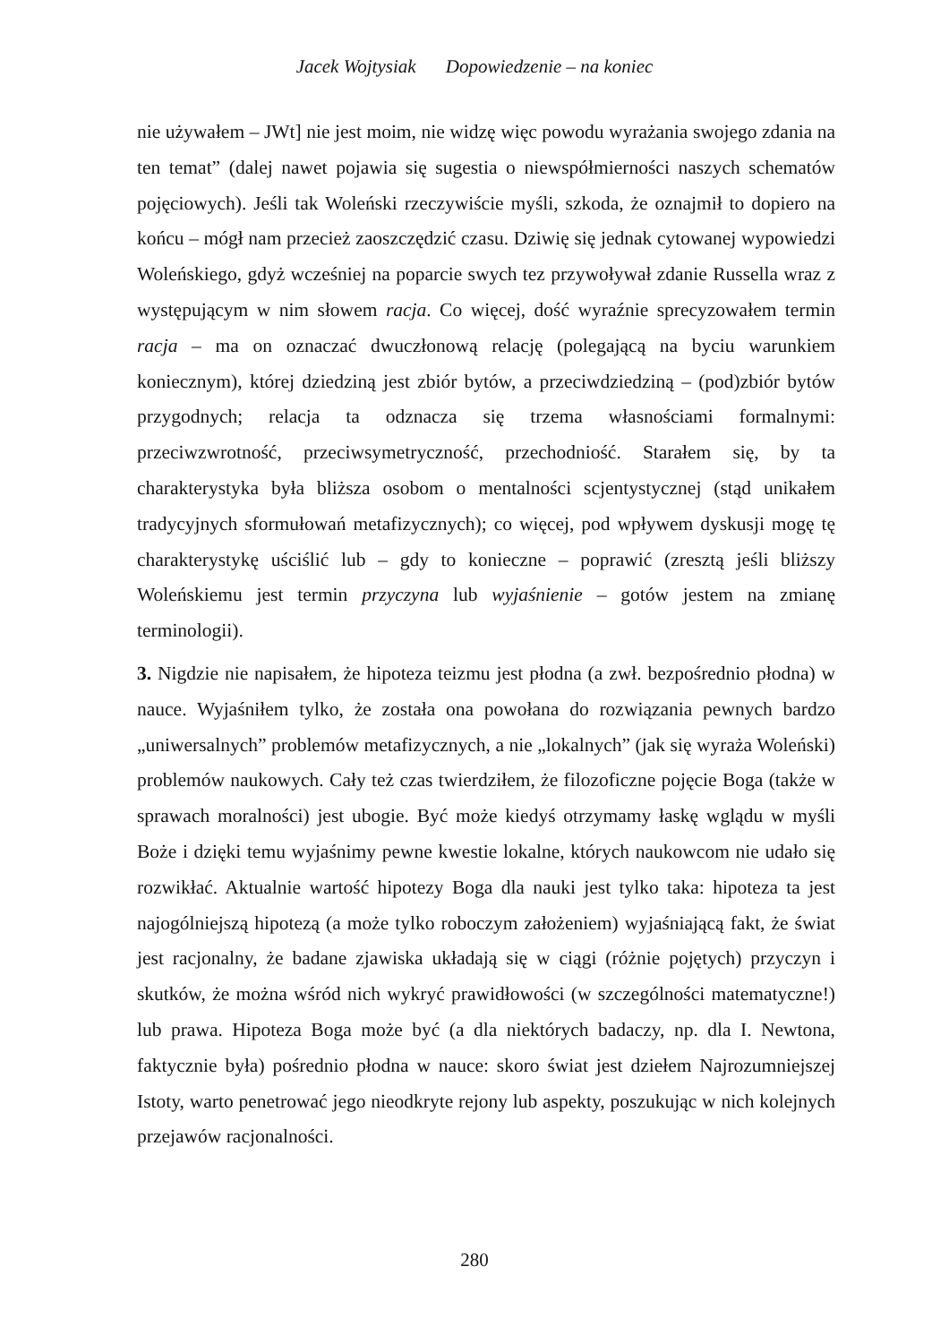Jacek Wojtysiak Dopowiedzenie – na koniec
nie używałem – JWt] nie jest moim, nie widzę więc powodu wyrażania swojego zdania na ten temat” (dalej nawet pojawia się sugestia o niewspółmierności naszych schematów pojęciowych). Jeśli tak Woleński rzeczywiście myśli, szkoda, że oznajmił to dopiero na końcu – mógł nam przecież zaoszczędzić czasu. Dziwię się jednak cytowanej wypowiedzi Woleńskiego, gdyż wcześniej na poparcie swych tez przywoływał zdanie Russella wraz z występującym w nim słowem racja. Co więcej, dość wyraźnie sprecyzowałem termin racja – ma on oznaczać dwuczłonową relację (polegającą na byciu warunkiem koniecznym), której dziedziną jest zbiór bytów, a przeciwdziedziną – (pod)zbiór bytów przygodnych; relacja ta odznacza się trzema własnościami formalnymi: przeciwzwrotność, przeciwsymetryczność, przechodniość. Starałem się, by ta charakterystyka była bliższa osobom o mentalności scjentystycznej (stąd unikałem tradycyjnych sformułowań metafizycznych); co więcej, pod wpływem dyskusji mogę tę charakterystykę uściślić lub – gdy to konieczne – poprawić (zresztą jeśli bliższy Woleńskiemu jest termin przyczyna lub wyjaśnienie – gotów jestem na zmianę terminologii).
3. Nigdzie nie napisałem, że hipoteza teizmu jest płodna (a zwł. bezpośrednio płodna) w nauce. Wyjaśniłem tylko, że została ona powołana do rozwiązania pewnych bardzo „uniwersalnych” problemów metafizycznych, a nie „lokalnych” (jak się wyraża Woleński) problemów naukowych. Cały też czas twierdziłem, że filozoficzne pojęcie Boga (także w sprawach moralności) jest ubogie. Być może kiedyś otrzymamy łaskę wglądu w myśli Boże i dzięki temu wyjaśnimy pewne kwestie lokalne, których naukowcom nie udało się rozwikłać. Aktualnie wartość hipotezy Boga dla nauki jest tylko taka: hipoteza ta jest najogólniejszą hipotezą (a może tylko roboczym założeniem) wyjaśniającą fakt, że świat jest racjonalny, że badane zjawiska układają się w ciągi (różnie pojętych) przyczyn i skutków, że można wśród nich wykryć prawidłowości (w szczególności matematyczne!) lub prawa. Hipoteza Boga może być (a dla niektórych badaczy, np. dla I. Newtona, faktycznie była) pośrednio płodna w nauce: skoro świat jest dziełem Najrozumniejszej Istoty, warto penetrować jego nieodkryte rejony lub aspekty, poszukując w nich kolejnych przejawów racjonalności.
280